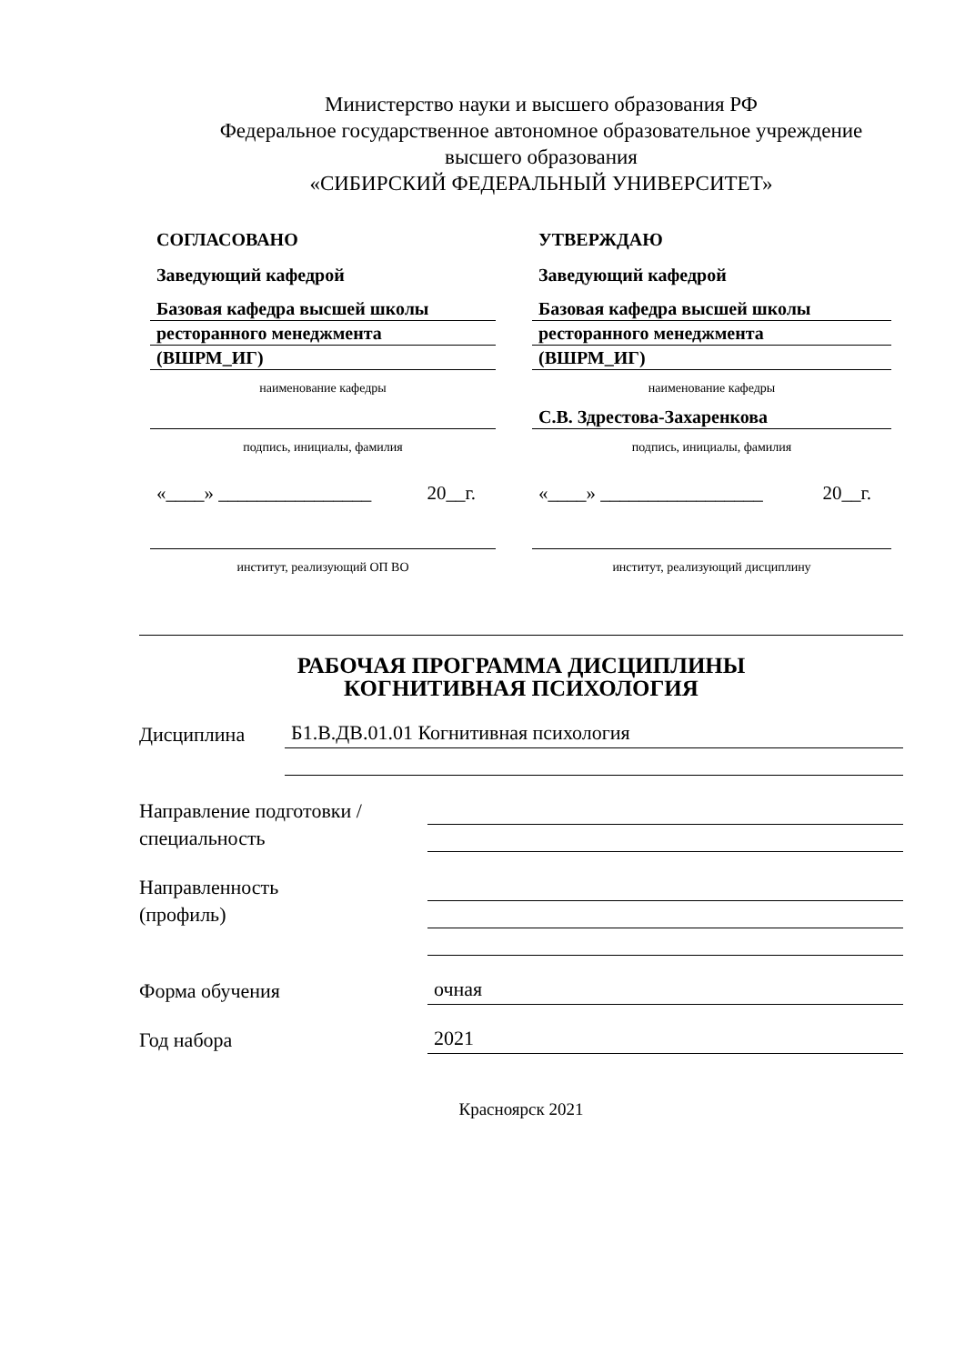Министерство науки и высшего образования РФ
Федеральное государственное автономное образовательное учреждение
высшего образования
«СИБИРСКИЙ ФЕДЕРАЛЬНЫЙ УНИВЕРСИТЕТ»
СОГЛАСОВАНО
Заведующий кафедрой
Базовая кафедра высшей школы
ресторанного менеджмента
(ВШРМ_ИГ)
наименование кафедры
подпись, инициалы, фамилия
«____» ________________ 20__г.
институт, реализующий ОП ВО
УТВЕРЖДАЮ
Заведующий кафедрой
Базовая кафедра высшей школы
ресторанного менеджмента
(ВШРМ_ИГ)
наименование кафедры
С.В. Здрестова-Захаренкова
подпись, инициалы, фамилия
«____» _________________ 20__г.
институт, реализующий дисциплину
РАБОЧАЯ ПРОГРАММА ДИСЦИПЛИНЫ
КОГНИТИВНАЯ ПСИХОЛОГИЯ
Дисциплина
Б1.В.ДВ.01.01 Когнитивная психология
Направление подготовки /
специальность
Направленность
(профиль)
Форма обучения
очная
Год набора
2021
Красноярск 2021